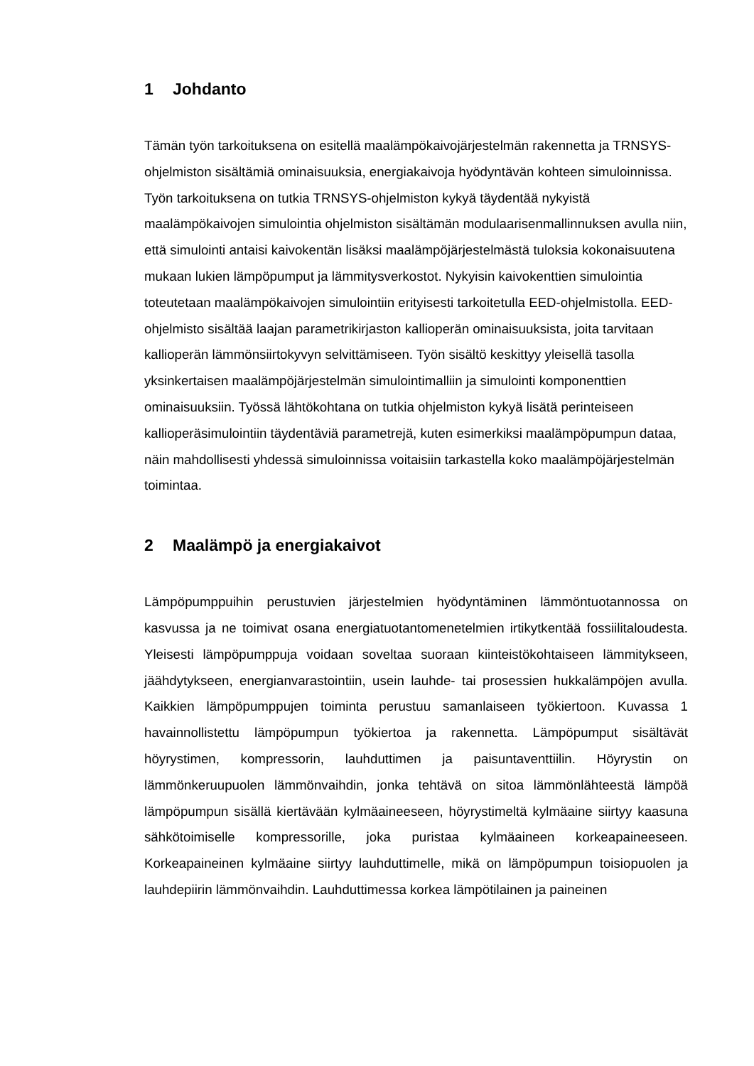1 Johdanto
Tämän työn tarkoituksena on esitellä maalämpökaivojärjestelmän rakennetta ja TRNSYS-ohjelmiston sisältämiä ominaisuuksia, energiakaivoja hyödyntävän kohteen simuloinnissa. Työn tarkoituksena on tutkia TRNSYS-ohjelmiston kykyä täydentää nykyistä maalämpökaivojen simulointia ohjelmiston sisältämän modulaarisenmallinnuksen avulla niin, että simulointi antaisi kaivokentän lisäksi maalämpöjärjestelmästä tuloksia kokonaisuutena mukaan lukien lämpöpumput ja lämmitysverkostot. Nykyisin kaivokenttien simulointia toteutetaan maalämpökaivojen simulointiin erityisesti tarkoitetulla EED-ohjelmistolla. EED-ohjelmisto sisältää laajan parametrikirjaston kallioperän ominaisuuksista, joita tarvitaan kallioperän lämmönsiirtokyvyn selvittämiseen. Työn sisältö keskittyy yleisellä tasolla yksinkertaisen maalämpöjärjestelmän simulointimalliin ja simulointi komponenttien ominaisuuksiin. Työssä lähtökohtana on tutkia ohjelmiston kykyä lisätä perinteiseen kallioperäsimulointiin täydentäviä parametrejä, kuten esimerkiksi maalämpöpumpun dataa, näin mahdollisesti yhdessä simuloinnissa voitaisiin tarkastella koko maalämpöjärjestelmän toimintaa.
2 Maalämpö ja energiakaivot
Lämpöpumppuihin perustuvien järjestelmien hyödyntäminen lämmöntuotannossa on kasvussa ja ne toimivat osana energiatuotantomenetelmien irtikytkentää fossiilitaloudesta. Yleisesti lämpöpumppuja voidaan soveltaa suoraan kiinteistökohtaiseen lämmitykseen, jäähdytykseen, energianvarastointiin, usein lauhde- tai prosessien hukkalämpöjen avulla. Kaikkien lämpöpumppujen toiminta perustuu samanlaiseen työkiertoon. Kuvassa 1 havainnollistettu lämpöpumpun työkiertoa ja rakennetta. Lämpöpumput sisältävät höyrystimen, kompressorin, lauhduttimen ja paisuntaventtiilin. Höyrystin on lämmönkeruupuolen lämmönvaihdin, jonka tehtävä on sitoa lämmönlähteestä lämpöä lämpöpumpun sisällä kiertävään kylmäaineeseen, höyrystimeltä kylmäaine siirtyy kaasuna sähkötoimiselle kompressorille, joka puristaa kylmäaineen korkeapaineeseen. Korkeapaineinen kylmäaine siirtyy lauhduttimelle, mikä on lämpöpumpun toisiopuolen ja lauhdepiirin lämmönvaihdin. Lauhduttimessa korkea lämpötilainen ja paineinen